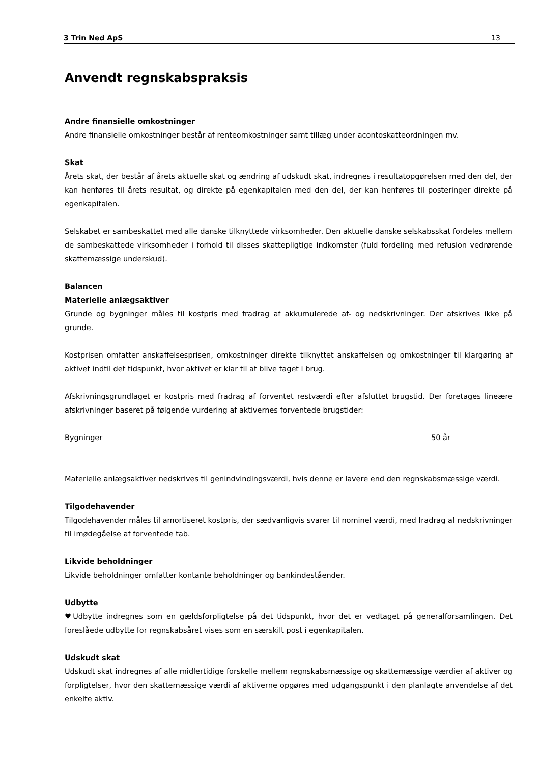3 Trin Ned ApS 13
Anvendt regnskabspraksis
Andre finansielle omkostninger
Andre finansielle omkostninger består af renteomkostninger samt tillæg under acontoskatteordningen mv.
Skat
Årets skat, der består af årets aktuelle skat og ændring af udskudt skat, indregnes i resultatopgørelsen med den del, der kan henføres til årets resultat, og direkte på egenkapitalen med den del, der kan henføres til posteringer direkte på egenkapitalen.
Selskabet er sambeskattet med alle danske tilknyttede virksomheder. Den aktuelle danske selskabsskat fordeles mellem de sambeskattede virksomheder i forhold til disses skattepligtige indkomster (fuld fordeling med refusion vedrørende skattemæssige underskud).
Balancen
Materielle anlægsaktiver
Grunde og bygninger måles til kostpris med fradrag af akkumulerede af- og nedskrivninger. Der afskrives ikke på grunde.
Kostprisen omfatter anskaffelsesprisen, omkostninger direkte tilknyttet anskaffelsen og omkostninger til klargøring af aktivet indtil det tidspunkt, hvor aktivet er klar til at blive taget i brug.
Afskrivningsgrundlaget er kostpris med fradrag af forventet restværdi efter afsluttet brugstid. Der foretages lineære afskrivninger baseret på følgende vurdering af aktivernes forventede brugstider:
Bygninger 50 år
Materielle anlægsaktiver nedskrives til genindvindingsværdi, hvis denne er lavere end den regnskabsmæssige værdi.
Tilgodehavender
Tilgodehavender måles til amortiseret kostpris, der sædvanligvis svarer til nominel værdi, med fradrag af nedskrivninger til imødegåelse af forventede tab.
Likvide beholdninger
Likvide beholdninger omfatter kontante beholdninger og bankindeståender.
Udbytte
♥Udbytte indregnes som en gældsforpligtelse på det tidspunkt, hvor det er vedtaget på generalforsamlingen. Det foreslåede udbytte for regnskabsåret vises som en særskilt post i egenkapitalen.
Udskudt skat
Udskudt skat indregnes af alle midlertidige forskelle mellem regnskabsmæssige og skattemæssige værdier af aktiver og forpligtelser, hvor den skattemæssige værdi af aktiverne opgøres med udgangspunkt i den planlagte anvendelse af det enkelte aktiv.